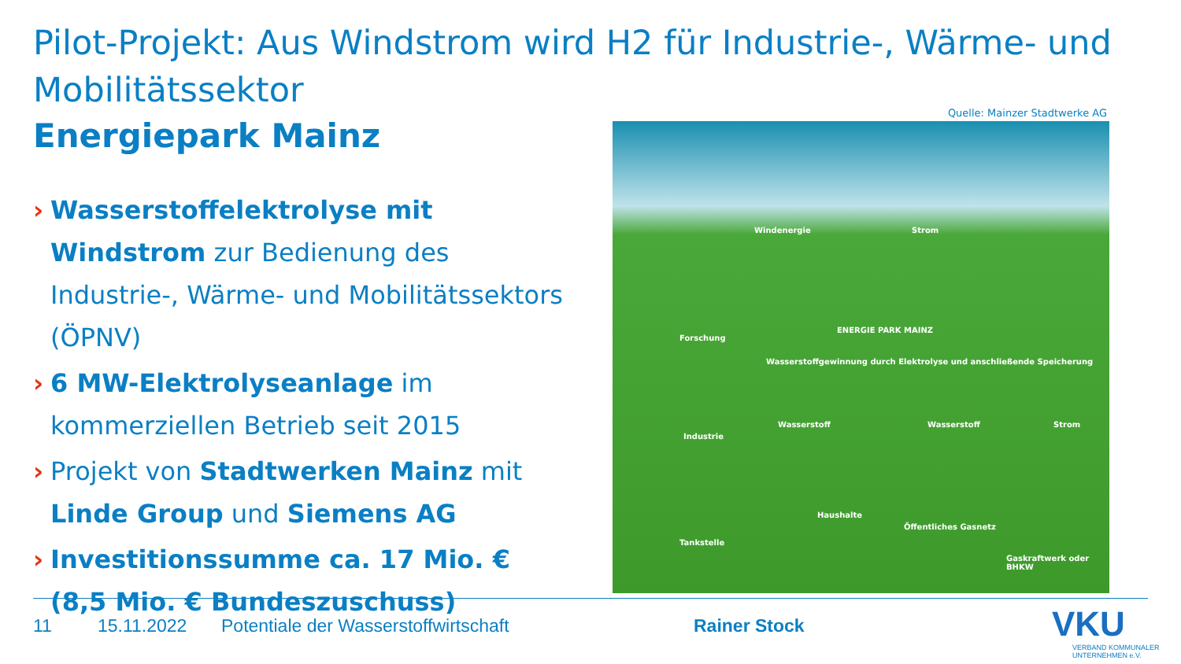Pilot-Projekt: Aus Windstrom wird H2 für Industrie-, Wärme- und Mobilitätssektor
Energiepark Mainz
Quelle: Mainzer Stadtwerke AG
› Wasserstoffelektrolyse mit Windstrom zur Bedienung des Industrie-, Wärme- und Mobilitätssektors (ÖPNV)
› 6 MW-Elektrolyseanlage im kommerziellen Betrieb seit 2015
› Projekt von Stadtwerken Mainz mit Linde Group und Siemens AG
› Investitionssumme ca. 17 Mio. €
(8,5 Mio. € Bundeszuschuss)
Windenergie Strom
ENERGIE PARK MAINZ
Forschung
Wasserstoffgewinnung durch Elektrolyse und anschließende Speicherung
Industrie
Wasserstoff Wasserstoff Strom
Haushalte
Öffentliches Gasnetz
Tankstelle
Gaskraftwerk oder BHKW
11 15.11.2022 Potentiale der Wasserstoffwirtschaft Rainer Stock
VKU
VERBAND KOMMUNALER
UNTERNEHMEN e.V.